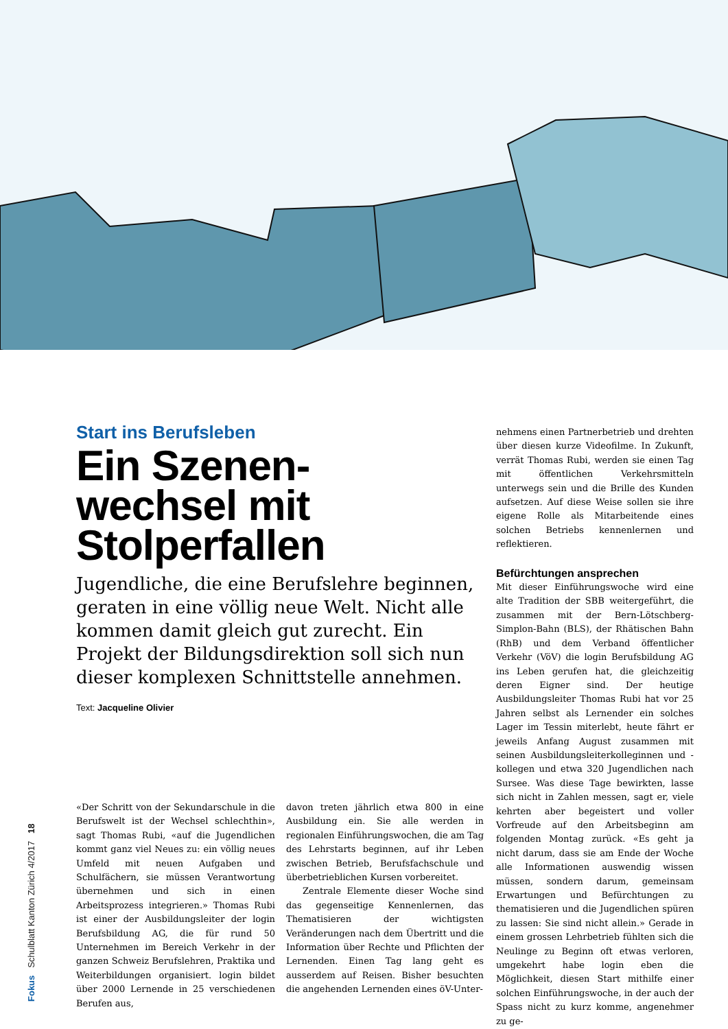Fokus Schulblatt Kanton Zürich 4/2017 18
Start ins Berufsleben
Ein Szenen-
wechsel mit
Stolperfallen
Jugendliche, die eine Berufslehre beginnen, geraten in eine völlig neue Welt. Nicht alle kommen damit gleich gut zurecht. Ein Projekt der Bildungsdirektion soll sich nun dieser komplexen Schnittstelle annehmen.
Text: Jacqueline Olivier
«Der Schritt von der Sekundarschule in die Berufswelt ist der Wechsel schlechthin», sagt Thomas Rubi, «auf die Jugendlichen kommt ganz viel Neues zu: ein völlig neues Umfeld mit neuen Aufgaben und Schulfächern, sie müssen Verantwortung übernehmen und sich in einen Arbeitsprozess integrieren.» Thomas Rubi ist einer der Ausbildungsleiter der login Berufsbildung AG, die für rund 50 Unternehmen im Bereich Verkehr in der ganzen Schweiz Berufslehren, Praktika und Weiterbildungen organisiert. login bildet über 2000 Lernende in 25 verschiedenen Berufen aus,
davon treten jährlich etwa 800 in eine Ausbildung ein. Sie alle werden in regionalen Einführungswochen, die am Tag des Lehrstarts beginnen, auf ihr Leben zwischen Betrieb, Berufsfachschule und überbetrieblichen Kursen vorbereitet.
Zentrale Elemente dieser Woche sind das gegenseitige Kennenlernen, das Thematisieren der wichtigsten Veränderungen nach dem Übertritt und die Information über Rechte und Pflichten der Lernenden. Einen Tag lang geht es ausserdem auf Reisen. Bisher besuchten die angehenden Lernenden eines öV-Unter-
nehmens einen Partnerbetrieb und drehten über diesen kurze Videofilme. In Zukunft, verrät Thomas Rubi, werden sie einen Tag mit öffentlichen Verkehrsmitteln unterwegs sein und die Brille des Kunden aufsetzen. Auf diese Weise sollen sie ihre eigene Rolle als Mitarbeitende eines solchen Betriebs kennenlernen und reflektieren.
Befürchtungen ansprechen
Mit dieser Einführungswoche wird eine alte Tradition der SBB weitergeführt, die zusammen mit der Bern-Lötschberg-Simplon-Bahn (BLS), der Rhätischen Bahn (RhB) und dem Verband öffentlicher Verkehr (VöV) die login Berufsbildung AG ins Leben gerufen hat, die gleichzeitig deren Eigner sind. Der heutige Ausbildungsleiter Thomas Rubi hat vor 25 Jahren selbst als Lernender ein solches Lager im Tessin miterlebt, heute fährt er jeweils Anfang August zusammen mit seinen Ausbildungsleiterkolleginnen und -kollegen und etwa 320 Jugendlichen nach Sursee. Was diese Tage bewirkten, lasse sich nicht in Zahlen messen, sagt er, viele kehrten aber begeistert und voller Vorfreude auf den Arbeitsbeginn am folgenden Montag zurück. «Es geht ja nicht darum, dass sie am Ende der Woche alle Informationen auswendig wissen müssen, sondern darum, gemeinsam Erwartungen und Befürchtungen zu thematisieren und die Jugendlichen spüren zu lassen: Sie sind nicht allein.» Gerade in einem grossen Lehrbetrieb fühlten sich die Neulinge zu Beginn oft etwas verloren, umgekehrt habe login eben die Möglichkeit, diesen Start mithilfe einer solchen Einführungswoche, in der auch der Spass nicht zu kurz komme, angenehmer zu ge-